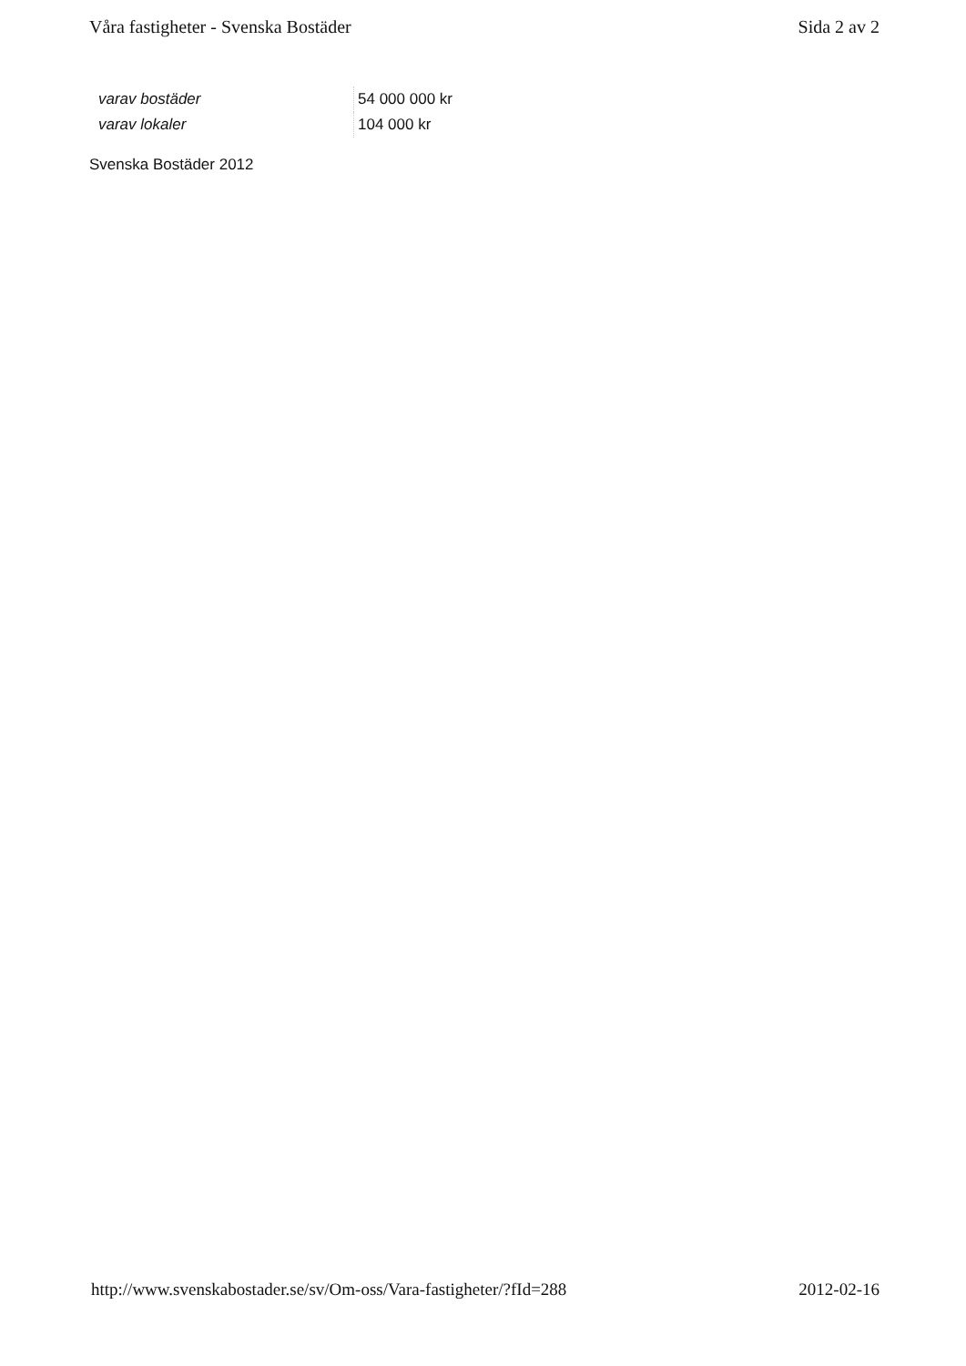Våra fastigheter - Svenska Bostäder Sida 2 av 2
| varav bostäder | 54 000 000 kr |
| varav lokaler | 104 000 kr |
Svenska Bostäder 2012
http://www.svenskabostader.se/sv/Om-oss/Vara-fastigheter/?fId=288 2012-02-16